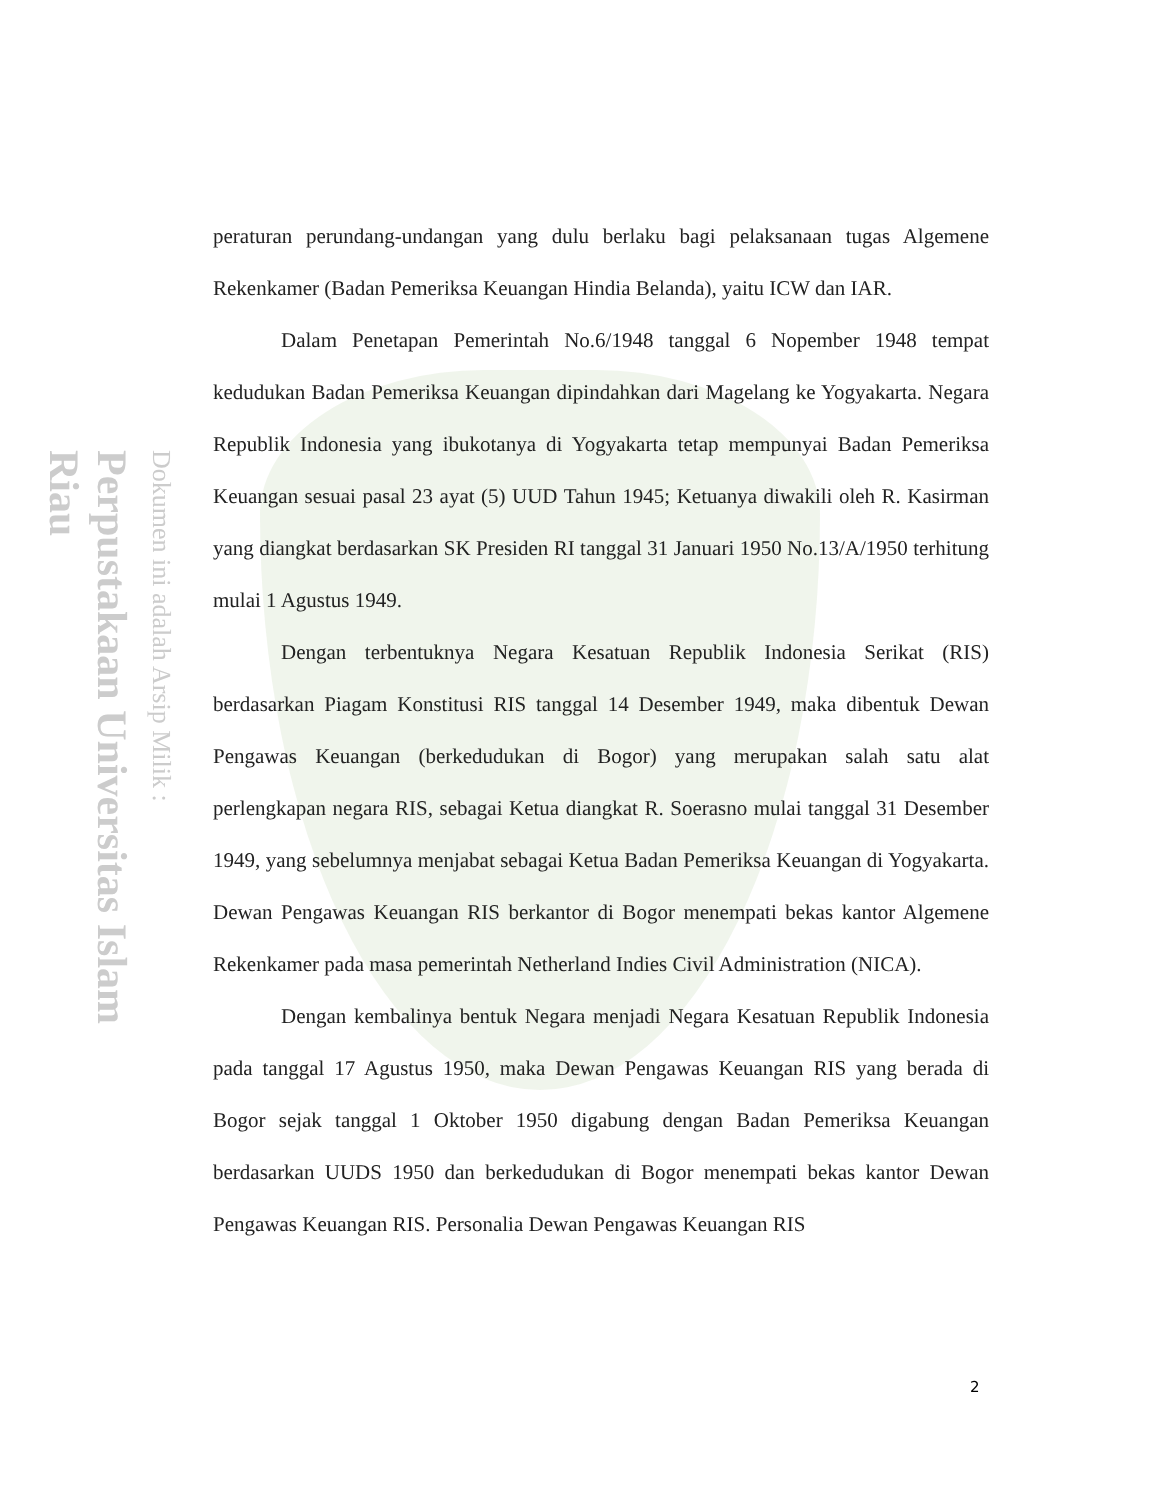Perpustakaan Universitas Islam Riau
Dokumen ini adalah Arsip Milik :
peraturan perundang-undangan yang dulu berlaku bagi pelaksanaan tugas Algemene Rekenkamer (Badan Pemeriksa Keuangan Hindia Belanda), yaitu ICW dan IAR.
Dalam Penetapan Pemerintah No.6/1948 tanggal 6 Nopember 1948 tempat kedudukan Badan Pemeriksa Keuangan dipindahkan dari Magelang ke Yogyakarta. Negara Republik Indonesia yang ibukotanya di Yogyakarta tetap mempunyai Badan Pemeriksa Keuangan sesuai pasal 23 ayat (5) UUD Tahun 1945; Ketuanya diwakili oleh R. Kasirman yang diangkat berdasarkan SK Presiden RI tanggal 31 Januari 1950 No.13/A/1950 terhitung mulai 1 Agustus 1949.
Dengan terbentuknya Negara Kesatuan Republik Indonesia Serikat (RIS) berdasarkan Piagam Konstitusi RIS tanggal 14 Desember 1949, maka dibentuk Dewan Pengawas Keuangan (berkedudukan di Bogor) yang merupakan salah satu alat perlengkapan negara RIS, sebagai Ketua diangkat R. Soerasno mulai tanggal 31 Desember 1949, yang sebelumnya menjabat sebagai Ketua Badan Pemeriksa Keuangan di Yogyakarta. Dewan Pengawas Keuangan RIS berkantor di Bogor menempati bekas kantor Algemene Rekenkamer pada masa pemerintah Netherland Indies Civil Administration (NICA).
Dengan kembalinya bentuk Negara menjadi Negara Kesatuan Republik Indonesia pada tanggal 17 Agustus 1950, maka Dewan Pengawas Keuangan RIS yang berada di Bogor sejak tanggal 1 Oktober 1950 digabung dengan Badan Pemeriksa Keuangan berdasarkan UUDS 1950 dan berkedudukan di Bogor menempati bekas kantor Dewan Pengawas Keuangan RIS. Personalia Dewan Pengawas Keuangan RIS
2